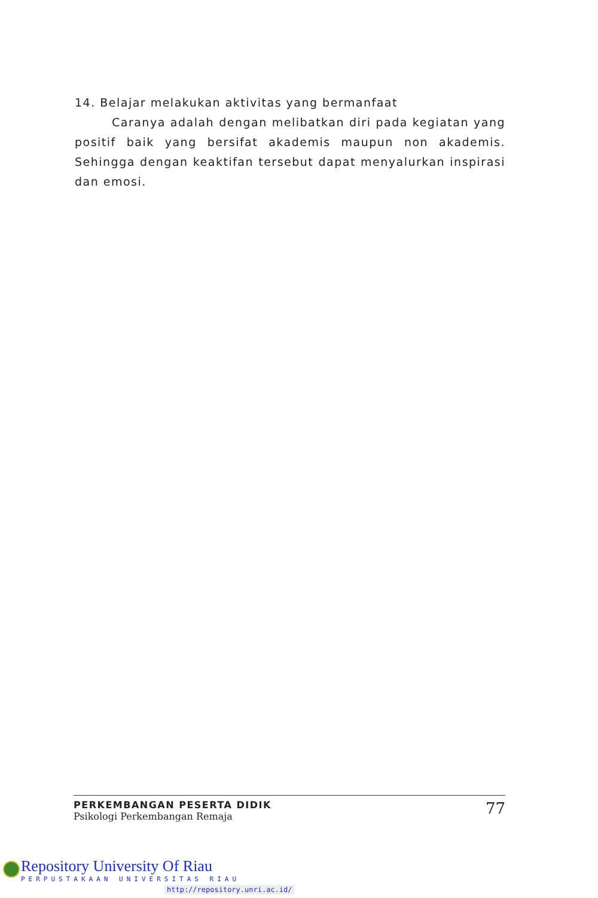14. Belajar melakukan aktivitas yang bermanfaat
Caranya adalah dengan melibatkan diri pada kegiatan yang positif baik yang bersifat akademis maupun non akademis. Sehingga dengan keaktifan tersebut dapat menyalurkan inspirasi dan emosi.
PERKEMBANGAN PESERTA DIDIK
Psikologi Perkembangan Remaja
77
Repository University Of Riau
PERPUSTAKAAN UNIVERSITAS RIAU
http://repository.unri.ac.id/